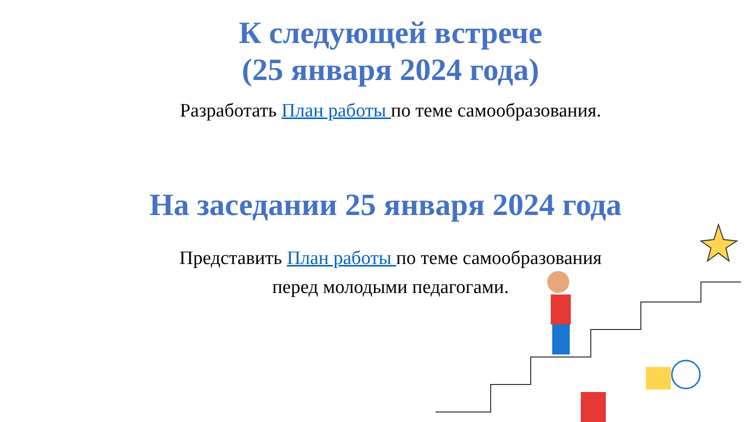К следующей встрече
(25 января 2024 года)
Разработать План работы по теме самообразования.
На заседании 25 января 2024 года
Представить План работы по теме самообразования
перед молодыми педагогами.